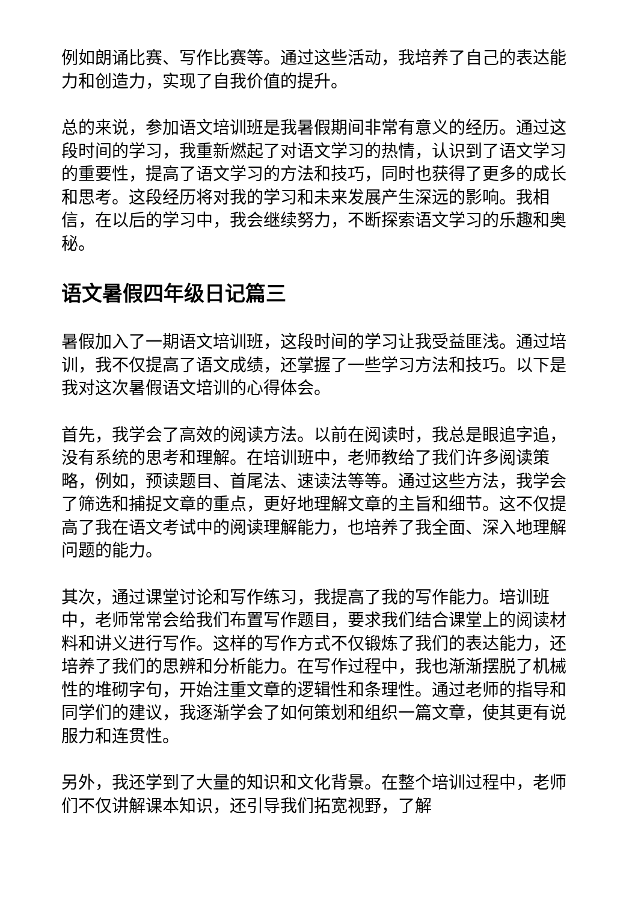例如朗诵比赛、写作比赛等。通过这些活动，我培养了自己的表达能力和创造力，实现了自我价值的提升。
总的来说，参加语文培训班是我暑假期间非常有意义的经历。通过这段时间的学习，我重新燃起了对语文学习的热情，认识到了语文学习的重要性，提高了语文学习的方法和技巧，同时也获得了更多的成长和思考。这段经历将对我的学习和未来发展产生深远的影响。我相信，在以后的学习中，我会继续努力，不断探索语文学习的乐趣和奥秘。
语文暑假四年级日记篇三
暑假加入了一期语文培训班，这段时间的学习让我受益匪浅。通过培训，我不仅提高了语文成绩，还掌握了一些学习方法和技巧。以下是我对这次暑假语文培训的心得体会。
首先，我学会了高效的阅读方法。以前在阅读时，我总是眼追字追，没有系统的思考和理解。在培训班中，老师教给了我们许多阅读策略，例如，预读题目、首尾法、速读法等等。通过这些方法，我学会了筛选和捕捉文章的重点，更好地理解文章的主旨和细节。这不仅提高了我在语文考试中的阅读理解能力，也培养了我全面、深入地理解问题的能力。
其次，通过课堂讨论和写作练习，我提高了我的写作能力。培训班中，老师常常会给我们布置写作题目，要求我们结合课堂上的阅读材料和讲义进行写作。这样的写作方式不仅锻炼了我们的表达能力，还培养了我们的思辨和分析能力。在写作过程中，我也渐渐摆脱了机械性的堆砌字句，开始注重文章的逻辑性和条理性。通过老师的指导和同学们的建议，我逐渐学会了如何策划和组织一篇文章，使其更有说服力和连贯性。
另外，我还学到了大量的知识和文化背景。在整个培训过程中，老师们不仅讲解课本知识，还引导我们拓宽视野，了解